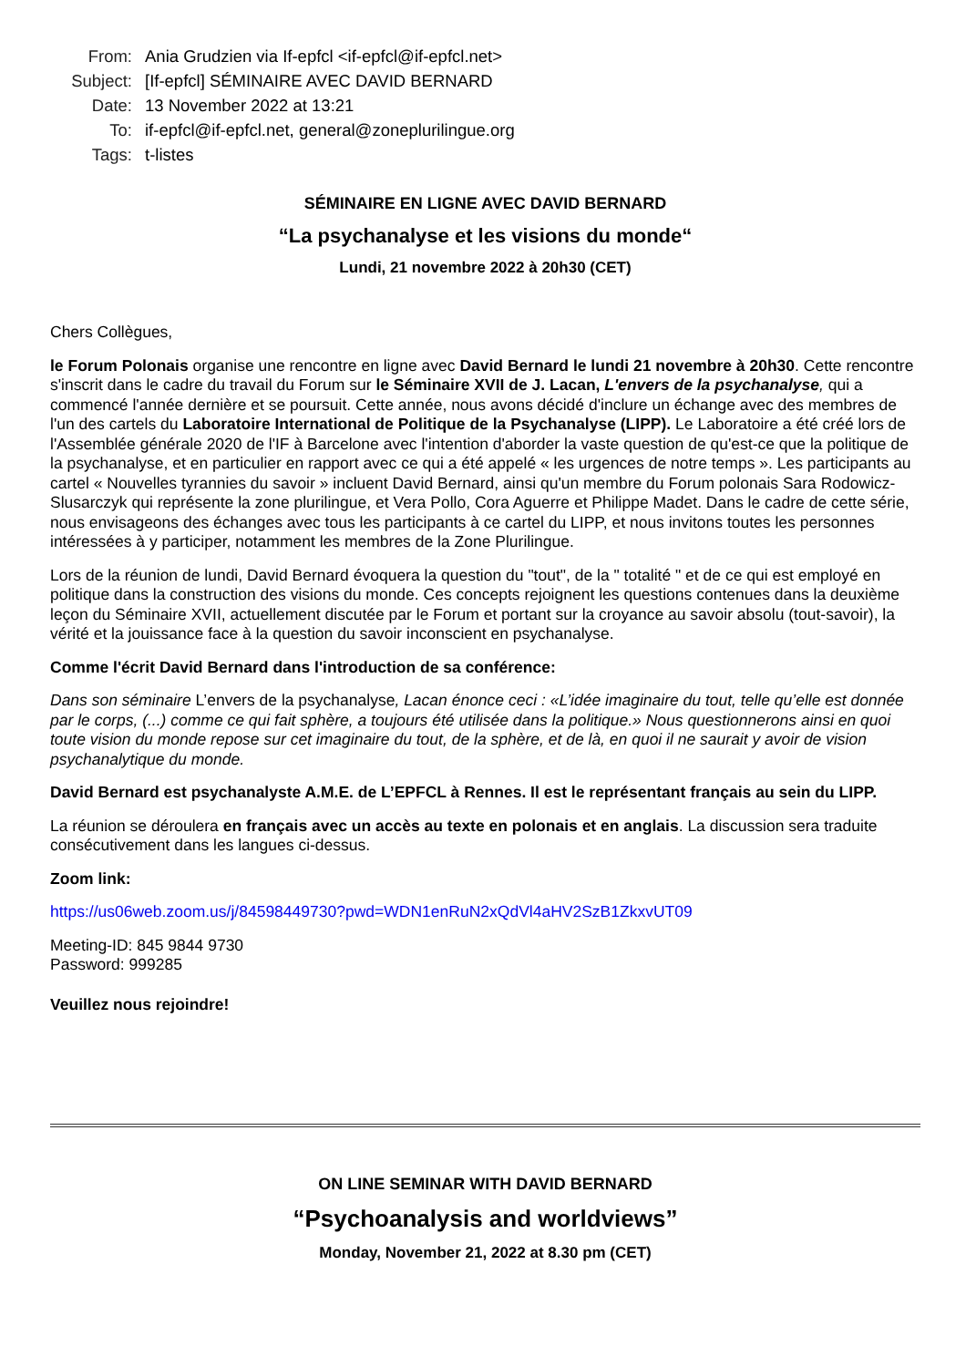From: Ania Grudzien via If-epfcl <if-epfcl@if-epfcl.net>
Subject: [If-epfcl] SÉMINAIRE AVEC DAVID BERNARD
Date: 13 November 2022 at 13:21
To: if-epfcl@if-epfcl.net, general@zoneplurilingue.org
Tags: t-listes
SÉMINAIRE EN LIGNE AVEC DAVID BERNARD
“La psychanalyse et les visions du monde“
Lundi, 21 novembre 2022 à 20h30 (CET)
Chers Collègues,
le Forum Polonais organise une rencontre en ligne avec David Bernard le lundi 21 novembre à 20h30. Cette rencontre s'inscrit dans le cadre du travail du Forum sur le Séminaire XVII de J. Lacan, L'envers de la psychanalyse, qui a commencé l'année dernière et se poursuit. Cette année, nous avons décidé d'inclure un échange avec des membres de l'un des cartels du Laboratoire International de Politique de la Psychanalyse (LIPP). Le Laboratoire a été créé lors de l'Assemblée générale 2020 de l'IF à Barcelone avec l'intention d'aborder la vaste question de qu'est-ce que la politique de la psychanalyse, et en particulier en rapport avec ce qui a été appelé « les urgences de notre temps ». Les participants au cartel « Nouvelles tyrannies du savoir » incluent David Bernard, ainsi qu'un membre du Forum polonais Sara Rodowicz-Slusarczyk qui représente la zone plurilingue, et Vera Pollo, Cora Aguerre et Philippe Madet. Dans le cadre de cette série, nous envisageons des échanges avec tous les participants à ce cartel du LIPP, et nous invitons toutes les personnes intéressées à y participer, notamment les membres de la Zone Plurilingue.
Lors de la réunion de lundi, David Bernard évoquera la question du "tout", de la " totalité " et de ce qui est employé en politique dans la construction des visions du monde. Ces concepts rejoignent les questions contenues dans la deuxième leçon du Séminaire XVII, actuellement discutée par le Forum et portant sur la croyance au savoir absolu (tout-savoir), la vérité et la jouissance face à la question du savoir inconscient en psychanalyse.
Comme l'écrit David Bernard dans l'introduction de sa conférence:
Dans son séminaire L’envers de la psychanalyse, Lacan énonce ceci : «L’idée imaginaire du tout, telle qu’elle est donnée par le corps, (...) comme ce qui fait sphère, a toujours été utilisée dans la politique.» Nous questionnerons ainsi en quoi toute vision du monde repose sur cet imaginaire du tout, de la sphère, et de là, en quoi il ne saurait y avoir de vision psychanalytique du monde.
David Bernard est psychanalyste A.M.E. de L’EPFCL à Rennes. Il est le représentant français au sein du LIPP.
La réunion se déroulera en français avec un accès au texte en polonais et en anglais. La discussion sera traduite consécutivement dans les langues ci-dessus.
Zoom link:
https://us06web.zoom.us/j/84598449730?pwd=WDN1enRuN2xQdVl4aHV2SzB1ZkxvUT09
Meeting-ID: 845 9844 9730
Password: 999285
Veuillez nous rejoindre!
ON LINE SEMINAR WITH DAVID BERNARD
“Psychoanalysis and worldviews”
Monday, November 21, 2022 at 8.30 pm (CET)